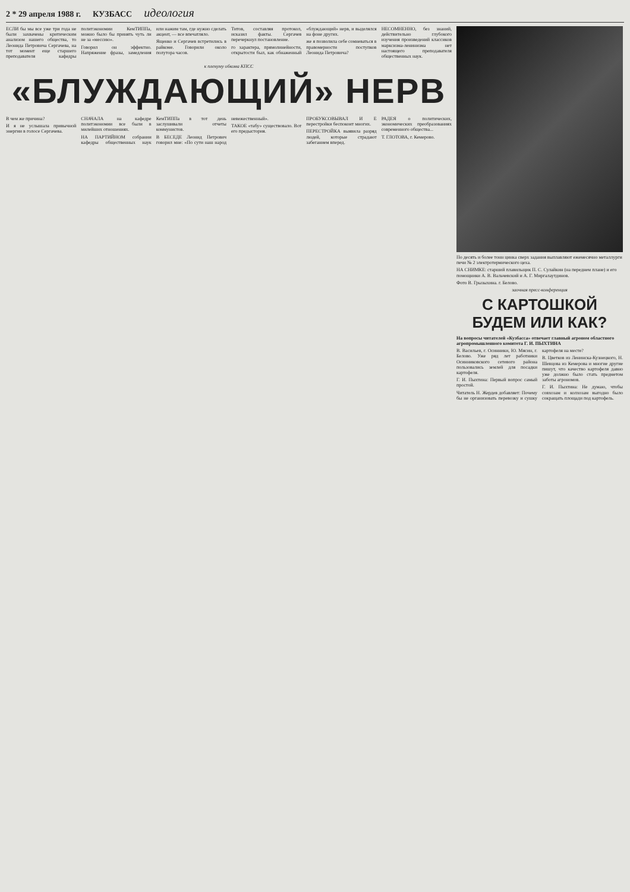2 * 29 апреля 1988 г. КУЗБАСС идеология
ЕСЛИ бы мы все уже три года не были захвачены критическим анализом нашего общества, то Леонида Петровича Сергачева, на тот момент еще старшего преподавателя кафедры политэкономии КемТИППа, можно было бы принять чуть ли не за «мессию».
Говорил он эффектно. Напряжение фразы, замедления или нажим там, где нужно сделать акцент, — все впечатляло.
Ященко и Сергачев встретились в райкоме. Говорили около полутора часов.
Титов, составляя протокол, исказил факты. Сергачев перечеркнул постановление.
го характера, прямолинейности, открытости был, как обнаженный «блуждающий» нерв, и выделялся на фоне других.
же я позволила себе сомневаться в правомерности поступков Леонида Петровича?
НЕСОМНЕННО, без знаний, действительно глубокого изучения произведений классиков марксизма-ленинизма нет настоящего преподавателя общественных наук.
к пленуму обкома КПСС
«БЛУЖДАЮЩИЙ» НЕРВ
В чем же причина?
И я не услышала привычной энергии в голосе Сергачева.
СНАЧАЛА на кафедре политэкономии все были в милейших отношениях.
НА ПАРТИЙНОМ собрании кафедры общественных наук КемТИППа в тот день заслушивали отчеты коммунистов.
В БЕСЕДЕ Леонид Петрович говорил мне: «По сути наш народ невежественный».
ТАКОЕ «табу» существовало. Вот его предыстория.
ПРОБУКСОВЫВАЛ И Е перестройки беспокоит многих.
ПЕРЕСТРОЙКА выявила разряд людей, которые страдают забеганием вперед.
РАДЕЯ о политических, экономических преобразованиях современного общества...
Т. ГЛОТОВА, г. Кемерово.
По десять и более тонн цинка сверх задания выплавляют ежемесячно металлурги печи № 2 электротермического цеха.
НА СНИМКЕ: старший плавильщик П. С. Сулайкин (на переднем плане) и его помощники А. В. Вальчевский и А. Г. Миргалаутдинов.
Фото В. Грызыхина. г. Белово.
заочная пресс-конференция
С КАРТОШКОЙ БУДЕМ ИЛИ КАК?
На вопросы читателей «Кузбасса» отвечает главный агроном областного агропромышленного комитета Г. И. ПЫХТИНА
В. Васильев, г. Осинники, Ю. Мясин, г. Белово. Уже ряд лет работники Осинниковского сетевого района пользовались землей для посадки картофеля.
Г. И. Пыхтина: Первый вопрос самый простой.
Читатель Н. Жердев добавляет: Почему бы не организовать перевозку и сушку картофеля на месте?
В. Цветков из Ленинска-Кузнецкого, Н. Шевцова из Кемерова и многие другие пишут, что качество картофеля давно уже должно было стать предметом заботы агрономов.
Г. И. Пыхтина: Не думаю, чтобы совхозам и колхозам выгодно было сокращать площади под картофель.